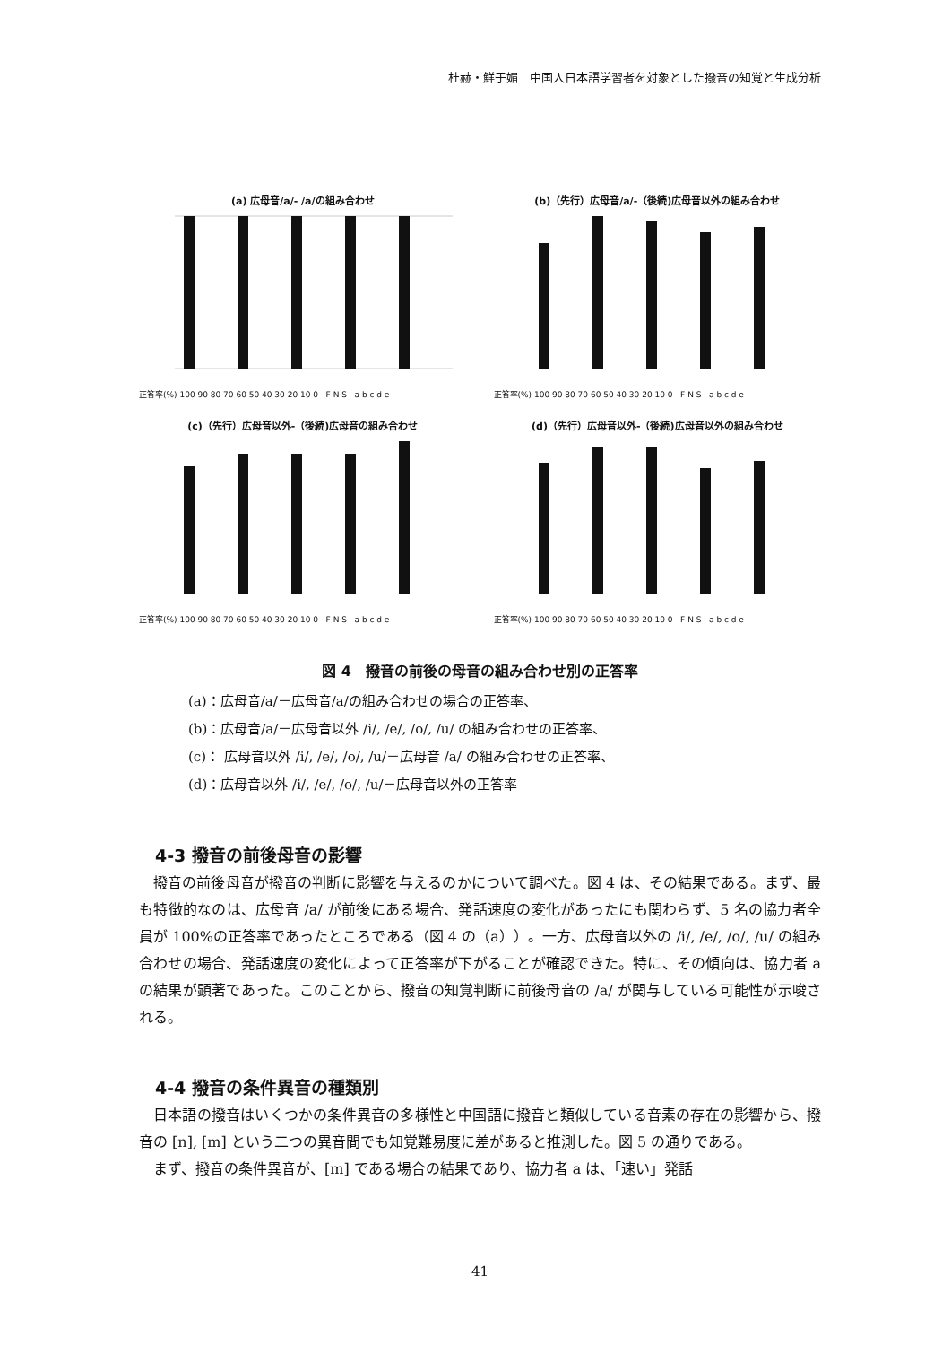杜赫・鮮于媚　中国人日本語学習者を対象とした撥音の知覚と生成分析
(a) 広母音/a/- /a/の組み合わせ
正答率(%) 100 90 80 70 60 50 40 30 20 10 0 F N S a b c d e
(b)（先行）広母音/a/-（後続)広母音以外の組み合わせ
正答率(%) 100 90 80 70 60 50 40 30 20 10 0 F N S a b c d e
(c)（先行）広母音以外-（後続)広母音の組み合わせ
正答率(%) 100 90 80 70 60 50 40 30 20 10 0 F N S a b c d e
(d)（先行）広母音以外-（後続)広母音以外の組み合わせ
正答率(%) 100 90 80 70 60 50 40 30 20 10 0 F N S a b c d e
図 4　撥音の前後の母音の組み合わせ別の正答率
(a)：広母音/a/－広母音/a/の組み合わせの場合の正答率、
(b)：広母音/a/－広母音以外 /i/, /e/, /o/, /u/ の組み合わせの正答率、
(c)： 広母音以外 /i/, /e/, /o/, /u/－広母音 /a/ の組み合わせの正答率、
(d)：広母音以外 /i/, /e/, /o/, /u/－広母音以外の正答率
4-3 撥音の前後母音の影響
撥音の前後母音が撥音の判断に影響を与えるのかについて調べた。図 4 は、その結果である。まず、最も特徴的なのは、広母音 /a/ が前後にある場合、発話速度の変化があったにも関わらず、5 名の協力者全員が 100%の正答率であったところである（図 4 の（a））。一方、広母音以外の /i/, /e/, /o/, /u/ の組み合わせの場合、発話速度の変化によって正答率が下がることが確認できた。特に、その傾向は、協力者 a の結果が顕著であった。このことから、撥音の知覚判断に前後母音の /a/ が関与している可能性が示唆される。
4-4 撥音の条件異音の種類別
日本語の撥音はいくつかの条件異音の多様性と中国語に撥音と類似している音素の存在の影響から、撥音の [n], [m] という二つの異音間でも知覚難易度に差があると推測した。図 5 の通りである。
まず、撥音の条件異音が、[m] である場合の結果であり、協力者 a は、「速い」発話
41